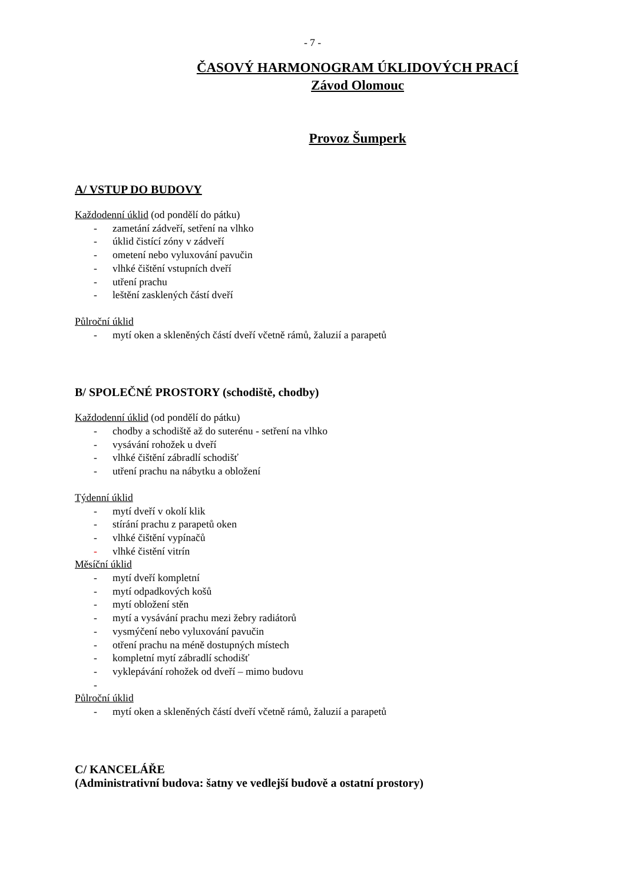- 7 -
ČASOVÝ HARMONOGRAM ÚKLIDOVÝCH PRACÍ
Závod Olomouc
Provoz Šumperk
A/ VSTUP DO BUDOVY
Každodenní úklid (od pondělí do pátku)
- zametání zádveří, setření na vlhko
- úklid čistící zóny v zádveří
- ometení nebo vyluxování pavučin
- vlhké čištění vstupních dveří
- utření prachu
- leštění zasklených částí dveří
Půlroční úklid
- mytí oken a skleněných částí dveří včetně rámů, žaluzií a parapetů
B/ SPOLEČNÉ PROSTORY (schodiště, chodby)
Každodenní úklid (od pondělí do pátku)
- chodby a schodiště až do suterénu - setření na vlhko
- vysávání rohožek u dveří
- vlhké čištění zábradlí schodišť
- utření prachu na nábytku a obložení
Týdenní úklid
- mytí dveří v okolí klik
- stírání prachu z parapetů oken
- vlhké čištění vypínačů
- vlhké čistění vitrín
Měsíční úklid
- mytí dveří kompletní
- mytí odpadkových košů
- mytí obložení stěn
- mytí a vysávání prachu mezi žebry radiátorů
- vysmýčení nebo vyluxování pavučin
- otření prachu na méně dostupných místech
- kompletní mytí zábradlí schodišť
- vyklepávání rohožek od dveří – mimo budovu
-
Půlroční úklid
- mytí oken a skleněných částí dveří včetně rámů, žaluzií a parapetů
C/ KANCELÁŘE
(Administrativní budova: šatny ve vedlejší budově a ostatní prostory)